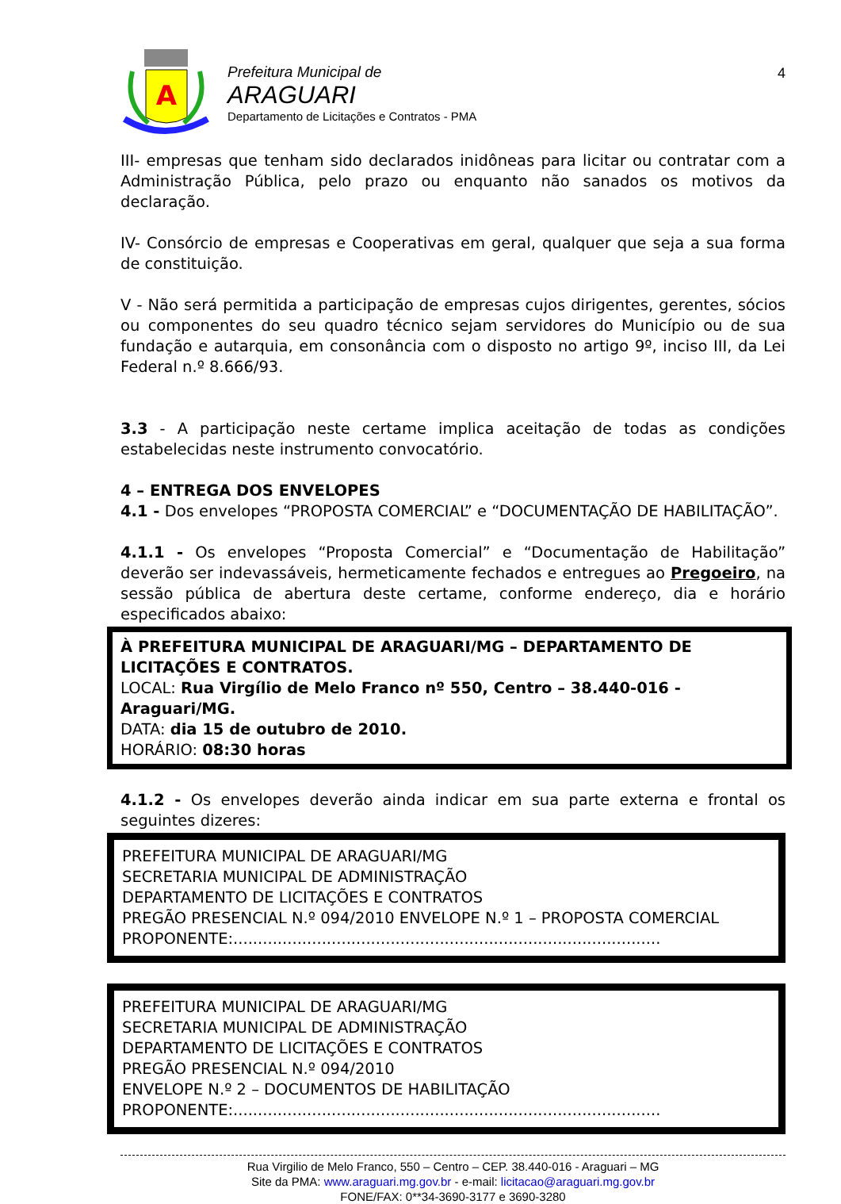A
Prefeitura Municipal de
ARAGUARI
Departamento de Licitações e Contratos - PMA
4
III- empresas que tenham sido declarados inidôneas para licitar ou contratar com a Administração Pública, pelo prazo ou enquanto não sanados os motivos da declaração.
IV- Consórcio de empresas e Cooperativas em geral, qualquer que seja a sua forma de constituição.
V - Não será permitida a participação de empresas cujos dirigentes, gerentes, sócios ou componentes do seu quadro técnico sejam servidores do Município ou de sua fundação e autarquia, em consonância com o disposto no artigo 9º, inciso III, da Lei Federal n.º 8.666/93.
3.3 - A participação neste certame implica aceitação de todas as condições estabelecidas neste instrumento convocatório.
4 – ENTREGA DOS ENVELOPES
4.1 - Dos envelopes “PROPOSTA COMERCIAL” e “DOCUMENTAÇÃO DE HABILITAÇÃO”.
4.1.1 - Os envelopes “Proposta Comercial” e “Documentação de Habilitação” deverão ser indevassáveis, hermeticamente fechados e entregues ao Pregoeiro, na sessão pública de abertura deste certame, conforme endereço, dia e horário especificados abaixo:
À PREFEITURA MUNICIPAL DE ARAGUARI/MG – DEPARTAMENTO DE LICITAÇÕES E CONTRATOS.
LOCAL: Rua Virgílio de Melo Franco nº 550, Centro – 38.440-016 - Araguari/MG.
DATA: dia 15 de outubro de 2010.
HORÁRIO: 08:30 horas
4.1.2 - Os envelopes deverão ainda indicar em sua parte externa e frontal os seguintes dizeres:
PREFEITURA MUNICIPAL DE ARAGUARI/MG
SECRETARIA MUNICIPAL DE ADMINISTRAÇÃO
DEPARTAMENTO DE LICITAÇÕES E CONTRATOS
PREGÃO PRESENCIAL N.º 094/2010 ENVELOPE N.º 1 – PROPOSTA COMERCIAL
PROPONENTE:.......................................................................................
PREFEITURA MUNICIPAL DE ARAGUARI/MG
SECRETARIA MUNICIPAL DE ADMINISTRAÇÃO
DEPARTAMENTO DE LICITAÇÕES E CONTRATOS
PREGÃO PRESENCIAL N.º 094/2010
ENVELOPE N.º 2 – DOCUMENTOS DE HABILITAÇÃO
PROPONENTE:.......................................................................................
Rua Virgilio de Melo Franco, 550 – Centro – CEP. 38.440-016 - Araguari – MG
Site da PMA: www.araguari.mg.gov.br - e-mail: licitacao@araguari.mg.gov.br
FONE/FAX: 0**34-3690-3177 e 3690-3280